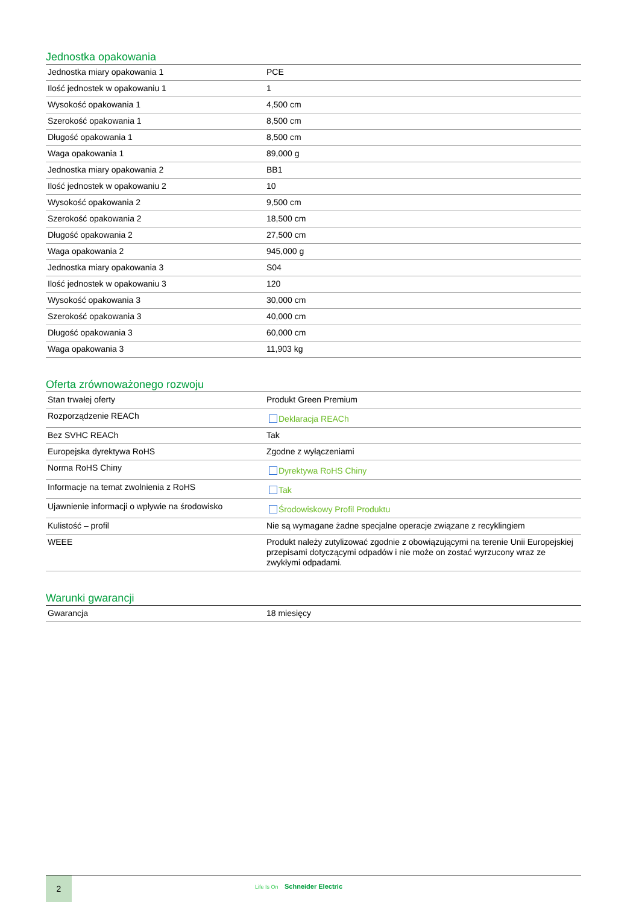Jednostka opakowania
| Jednostka miary opakowania 1 | PCE |
| Ilość jednostek w opakowaniu 1 | 1 |
| Wysokość opakowania 1 | 4,500 cm |
| Szerokość opakowania 1 | 8,500 cm |
| Długość opakowania 1 | 8,500 cm |
| Waga opakowania 1 | 89,000 g |
| Jednostka miary opakowania 2 | BB1 |
| Ilość jednostek w opakowaniu 2 | 10 |
| Wysokość opakowania 2 | 9,500 cm |
| Szerokość opakowania 2 | 18,500 cm |
| Długość opakowania 2 | 27,500 cm |
| Waga opakowania 2 | 945,000 g |
| Jednostka miary opakowania 3 | S04 |
| Ilość jednostek w opakowaniu 3 | 120 |
| Wysokość opakowania 3 | 30,000 cm |
| Szerokość opakowania 3 | 40,000 cm |
| Długość opakowania 3 | 60,000 cm |
| Waga opakowania 3 | 11,903 kg |
Oferta zrównoważonego rozwoju
| Stan trwałej oferty | Produkt Green Premium |
| Rozporządzenie REACh | Deklaracja REACh |
| Bez SVHC REACh | Tak |
| Europejska dyrektywa RoHS | Zgodne z wyłączeniami |
| Norma RoHS Chiny | Dyrektywa RoHS Chiny |
| Informacje na temat zwolnienia z RoHS | Tak |
| Ujawnienie informacji o wpływie na środowisko | Środowiskowy Profil Produktu |
| Kulistość – profil | Nie są wymagane żadne specjalne operacje związane z recyklingiem |
| WEEE | Produkt należy zutylizować zgodnie z obowiązującymi na terenie Unii Europejskiej przepisami dotyczącymi odpadów i nie może on zostać wyrzucony wraz ze zwykłymi odpadami. |
Warunki gwarancji
| Gwarancja | 18 miesięcy |
2
Life Is On Schneider Electric